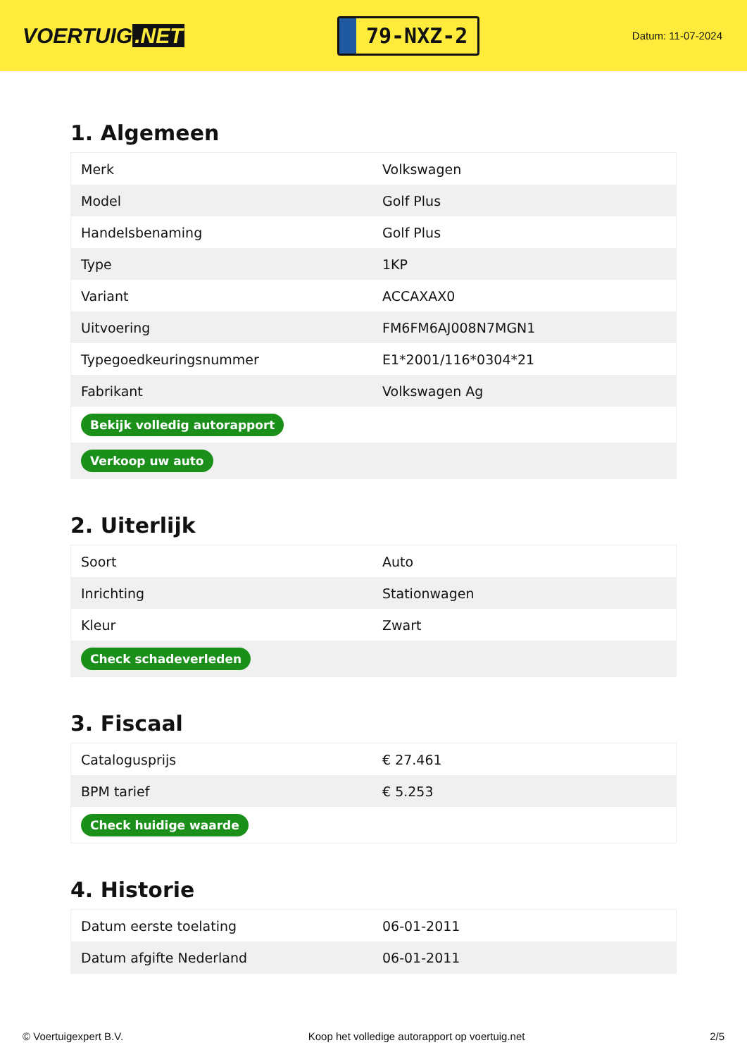VOERTUIG.NET
79-NXZ-2
Datum: 11-07-2024
1. Algemeen
| Merk | Volkswagen |
| Model | Golf Plus |
| Handelsbenaming | Golf Plus |
| Type | 1KP |
| Variant | ACCAXAX0 |
| Uitvoering | FM6FM6AJ008N7MGN1 |
| Typegoedkeuringsnummer | E1*2001/116*0304*21 |
| Fabrikant | Volkswagen Ag |
| Bekijk volledig autorapport | |
| Verkoop uw auto | |
2. Uiterlijk
| Soort | Auto |
| Inrichting | Stationwagen |
| Kleur | Zwart |
| Check schadeverleden | |
3. Fiscaal
| Catalogusprijs | € 27.461 |
| BPM tarief | € 5.253 |
| Check huidige waarde | |
4. Historie
| Datum eerste toelating | 06-01-2011 |
| Datum afgifte Nederland | 06-01-2011 |
© Voertuigexpert B.V. Koop het volledige autorapport op voertuig.net 2/5